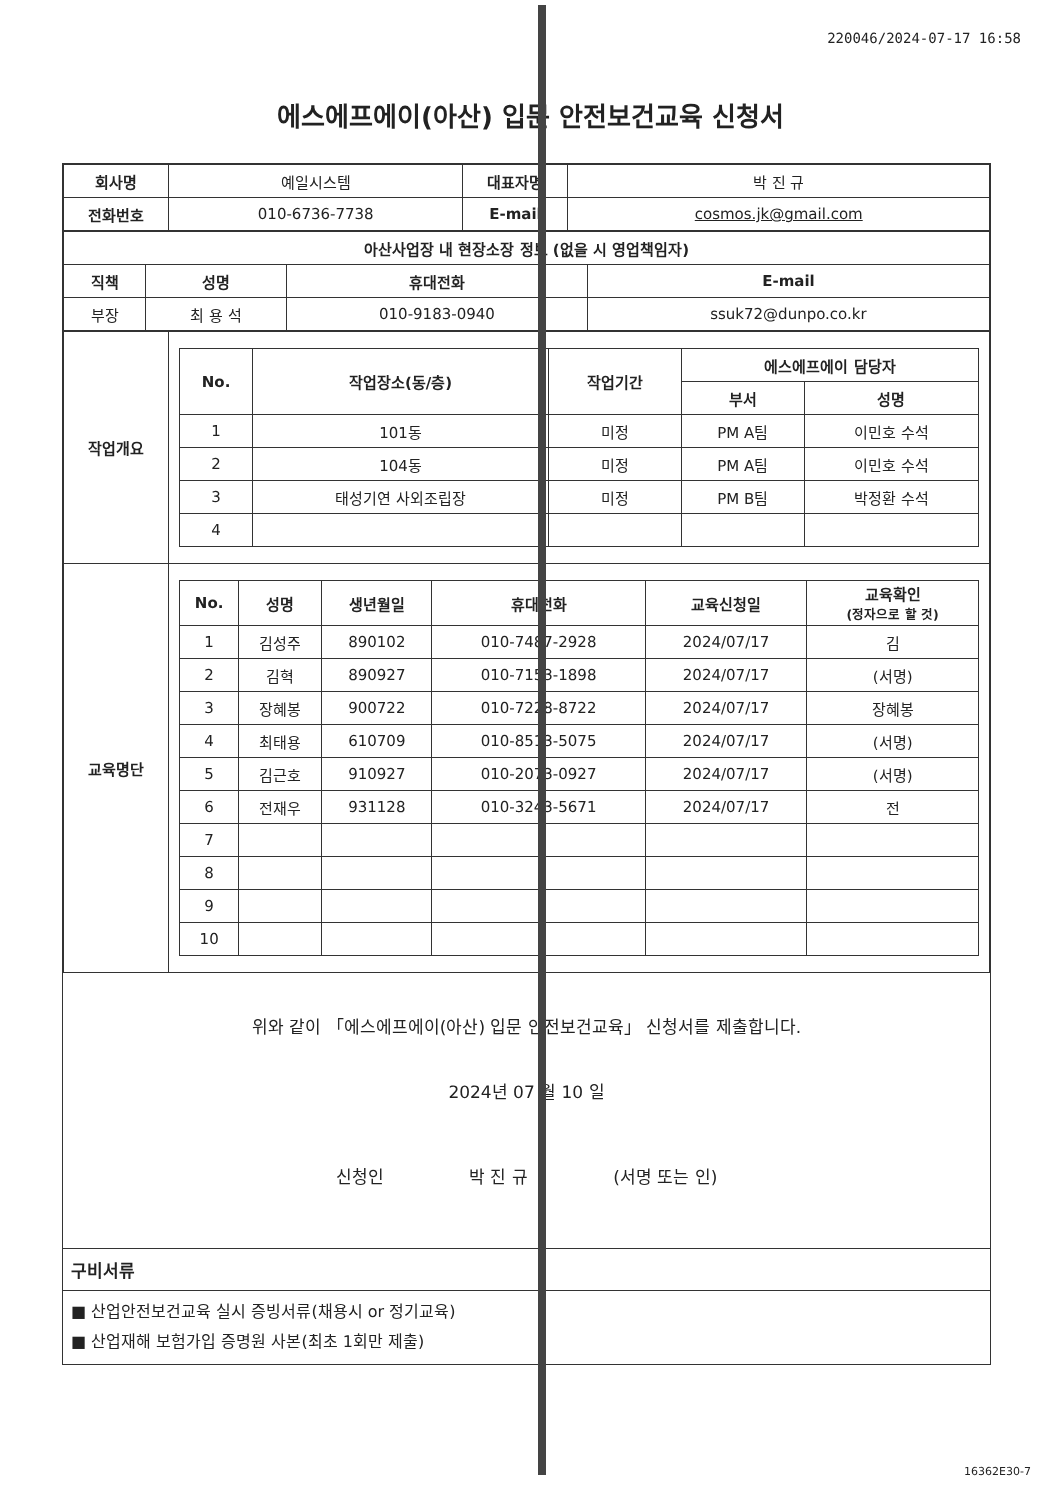220046/2024-07-17 16:58
에스에프에이(아산) 입문 안전보건교육 신청서
| 회사명 | 예일시스템 | 대표자명 | 박 진 규 |
| 전화번호 | 010-6736-7738 | E-mail | cosmos.jk@gmail.com |
| 아산사업장 내 현장소장 정보 (없을 시 영업책임자) | | | |
| --- | --- | --- | --- |
| 직책 | 성명 | 휴대전화 | E-mail |
| 부장 | 최 용 석 | 010-9183-0940 | ssuk72@dunpo.co.kr |
| 작업개요 | / No. / 작업장소(동/층) / 작업기간 / 에스에프에이 담당자 / / / --- / --- / --- / --- / --- / / / / / 부서 / 성명 / / 1 / 101동 / 미정 / PM A팀 / 이민호 수석 / / 2 / 104동 / 미정 / PM A팀 / 이민호 수석 / / 3 / 태성기연 사외조립장 / 미정 / PM B팀 / 박정환 수석 / / 4 / / / / / |
| 교육명단 | / No. / 성명 / 생년월일 / 휴대전화 / 교육신청일 / 교육확인 (정자으로 할 것) / / --- / --- / --- / --- / --- / --- / / 1 / 김성주 / 890102 / 010-7487-2928 / 2024/07/17 / 김 / / 2 / 김혁 / 890927 / 010-7153-1898 / 2024/07/17 / (서명) / / 3 / 장혜봉 / 900722 / 010-7228-8722 / 2024/07/17 / 장혜봉 / / 4 / 최태용 / 610709 / 010-8513-5075 / 2024/07/17 / (서명) / / 5 / 김근호 / 910927 / 010-2073-0927 / 2024/07/17 / (서명) / / 6 / 전재우 / 931128 / 010-3243-5671 / 2024/07/17 / 전 / / 7 / / / / / / / 8 / / / / / / / 9 / / / / / / / 10 / / / / / / |
위와 같이 「에스에프에이(아산) 입문 안전보건교육」 신청서를 제출합니다.
2024년 07 월 10 일
신청인 박 진 규 (서명 또는 인)
구비서류
■ 산업안전보건교육 실시 증빙서류(채용시 or 정기교육)
■ 산업재해 보험가입 증명원 사본(최초 1회만 제출)
16362E30-7